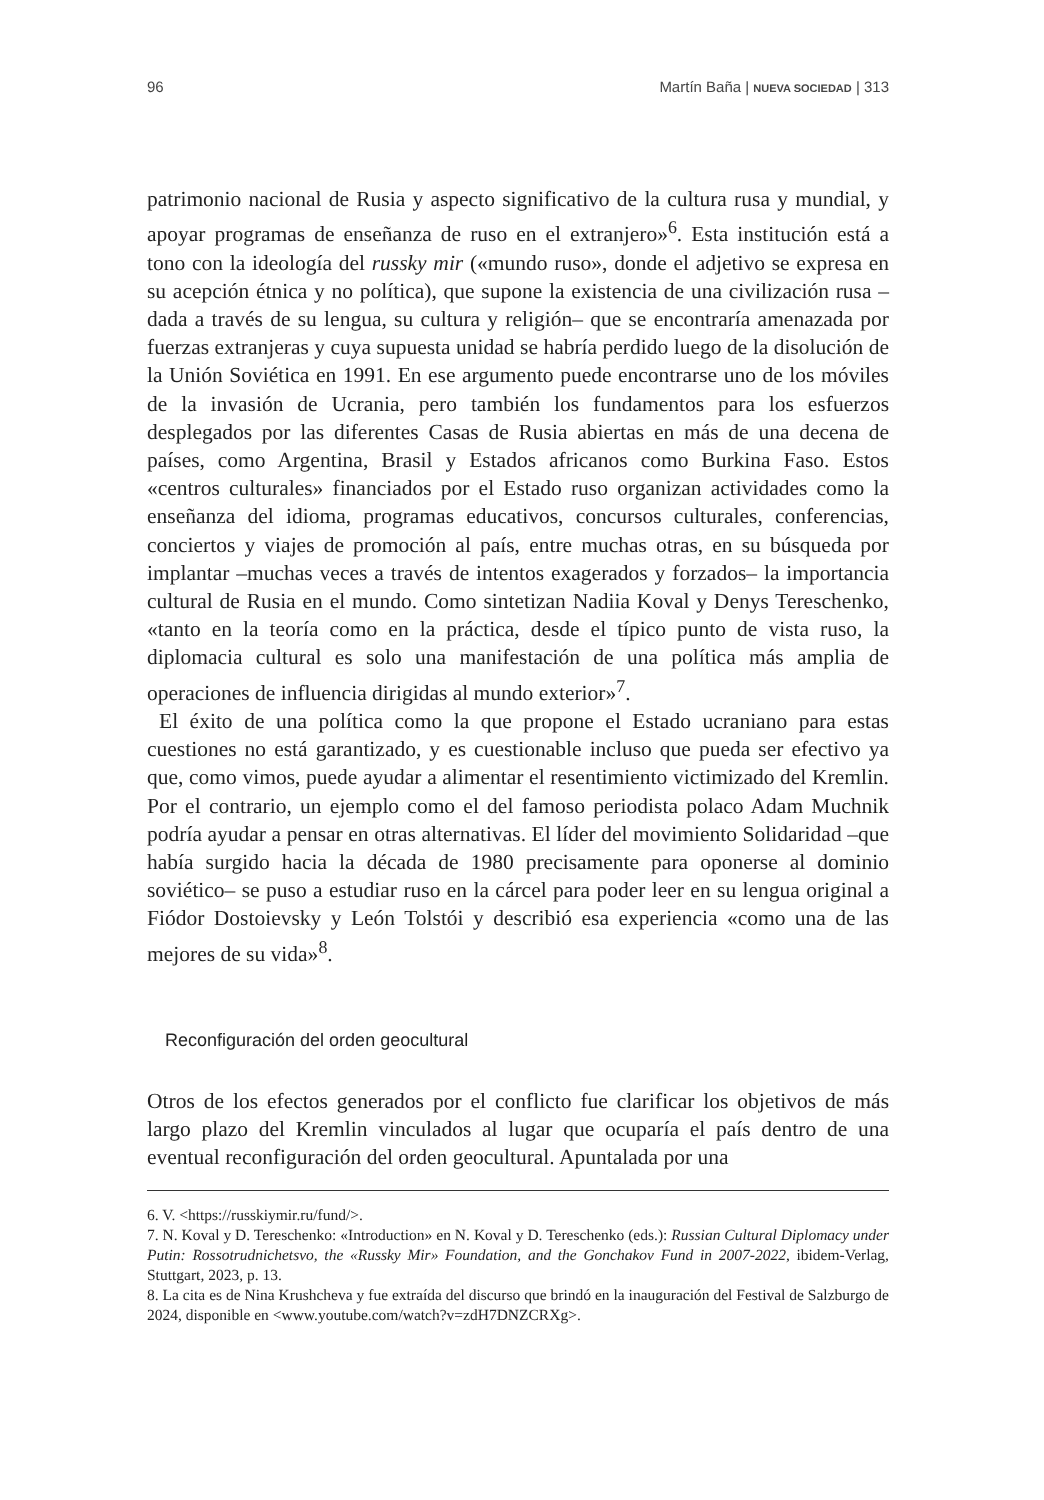96 Martín Baña | NUEVA SOCIEDAD | 313
patrimonio nacional de Rusia y aspecto significativo de la cultura rusa y mundial, y apoyar programas de enseñanza de ruso en el extranjero»<sup>6</sup>. Esta institución está a tono con la ideología del russky mir («mundo ruso», donde el adjetivo se expresa en su acepción étnica y no política), que supone la existencia de una civilización rusa –dada a través de su lengua, su cultura y religión– que se encontraría amenazada por fuerzas extranjeras y cuya supuesta unidad se habría perdido luego de la disolución de la Unión Soviética en 1991. En ese argumento puede encontrarse uno de los móviles de la invasión de Ucrania, pero también los fundamentos para los esfuerzos desplegados por las diferentes Casas de Rusia abiertas en más de una decena de países, como Argentina, Brasil y Estados africanos como Burkina Faso. Estos «centros culturales» financiados por el Estado ruso organizan actividades como la enseñanza del idioma, programas educativos, concursos culturales, conferencias, conciertos y viajes de promoción al país, entre muchas otras, en su búsqueda por implantar –muchas veces a través de intentos exagerados y forzados– la importancia cultural de Rusia en el mundo. Como sintetizan Nadiia Koval y Denys Tereschenko, «tanto en la teoría como en la práctica, desde el típico punto de vista ruso, la diplomacia cultural es solo una manifestación de una política más amplia de operaciones de influencia dirigidas al mundo exterior»<sup>7</sup>.
El éxito de una política como la que propone el Estado ucraniano para estas cuestiones no está garantizado, y es cuestionable incluso que pueda ser efectivo ya que, como vimos, puede ayudar a alimentar el resentimiento victimizado del Kremlin. Por el contrario, un ejemplo como el del famoso periodista polaco Adam Muchnik podría ayudar a pensar en otras alternativas. El líder del movimiento Solidaridad –que había surgido hacia la década de 1980 precisamente para oponerse al dominio soviético– se puso a estudiar ruso en la cárcel para poder leer en su lengua original a Fiódor Dostoievsky y León Tolstói y describió esa experiencia «como una de las mejores de su vida»<sup>8</sup>.
Reconfiguración del orden geocultural
Otros de los efectos generados por el conflicto fue clarificar los objetivos de más largo plazo del Kremlin vinculados al lugar que ocuparía el país dentro de una eventual reconfiguración del orden geocultural. Apuntalada por una
6. V. <https://russkiymir.ru/fund/>.
7. N. Koval y D. Tereschenko: «Introduction» en N. Koval y D. Tereschenko (eds.): Russian Cultural Diplomacy under Putin: Rossotrudnichetsvo, the «Russky Mir» Foundation, and the Gonchakov Fund in 2007-2022, ibidem-Verlag, Stuttgart, 2023, p. 13.
8. La cita es de Nina Krushcheva y fue extraída del discurso que brindó en la inauguración del Festival de Salzburgo de 2024, disponible en <www.youtube.com/watch?v=zdH7DNZCRXg>.